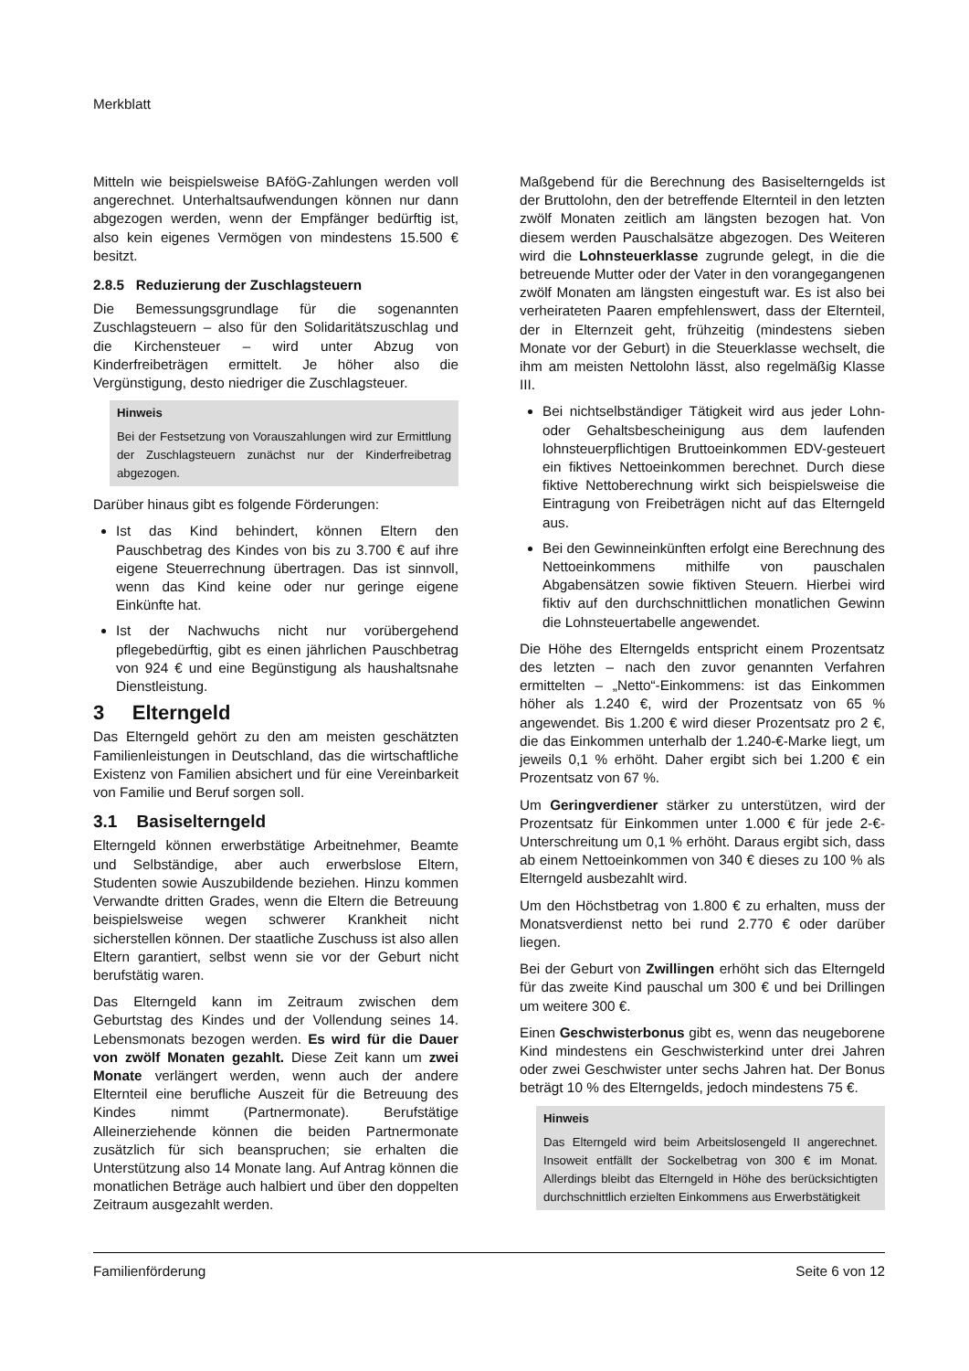Merkblatt
Mitteln wie beispielsweise BAföG-Zahlungen werden voll angerechnet. Unterhaltsaufwendungen können nur dann abgezogen werden, wenn der Empfänger bedürftig ist, also kein eigenes Vermögen von mindestens 15.500 € besitzt.
2.8.5 Reduzierung der Zuschlagsteuern
Die Bemessungsgrundlage für die sogenannten Zuschlagsteuern – also für den Solidaritätszuschlag und die Kirchensteuer – wird unter Abzug von Kinderfreibeträgen ermittelt. Je höher also die Vergünstigung, desto niedriger die Zuschlagsteuer.
Hinweis
Bei der Festsetzung von Vorauszahlungen wird zur Ermittlung der Zuschlagsteuern zunächst nur der Kinderfreibetrag abgezogen.
Darüber hinaus gibt es folgende Förderungen:
Ist das Kind behindert, können Eltern den Pauschbetrag des Kindes von bis zu 3.700 € auf ihre eigene Steuerrechnung übertragen. Das ist sinnvoll, wenn das Kind keine oder nur geringe eigene Einkünfte hat.
Ist der Nachwuchs nicht nur vorübergehend pflegebedürftig, gibt es einen jährlichen Pauschbetrag von 924 € und eine Begünstigung als haushaltsnahe Dienstleistung.
3 Elterngeld
Das Elterngeld gehört zu den am meisten geschätzten Familienleistungen in Deutschland, das die wirtschaftliche Existenz von Familien absichert und für eine Vereinbarkeit von Familie und Beruf sorgen soll.
3.1 Basiselterngeld
Elterngeld können erwerbstätige Arbeitnehmer, Beamte und Selbständige, aber auch erwerbslose Eltern, Studenten sowie Auszubildende beziehen. Hinzu kommen Verwandte dritten Grades, wenn die Eltern die Betreuung beispielsweise wegen schwerer Krankheit nicht sicherstellen können. Der staatliche Zuschuss ist also allen Eltern garantiert, selbst wenn sie vor der Geburt nicht berufstätig waren.
Das Elterngeld kann im Zeitraum zwischen dem Geburtstag des Kindes und der Vollendung seines 14. Lebensmonats bezogen werden. Es wird für die Dauer von zwölf Monaten gezahlt. Diese Zeit kann um zwei Monate verlängert werden, wenn auch der andere Elternteil eine berufliche Auszeit für die Betreuung des Kindes nimmt (Partnermonate). Berufstätige Alleinerziehende können die beiden Partnermonate zusätzlich für sich beanspruchen; sie erhalten die Unterstützung also 14 Monate lang. Auf Antrag können die monatlichen Beträge auch halbiert und über den doppelten Zeitraum ausgezahlt werden.
Maßgebend für die Berechnung des Basiselterngelds ist der Bruttolohn, den der betreffende Elternteil in den letzten zwölf Monaten zeitlich am längsten bezogen hat. Von diesem werden Pauschalsätze abgezogen. Des Weiteren wird die Lohnsteuerklasse zugrunde gelegt, in die die betreuende Mutter oder der Vater in den vorangegangenen zwölf Monaten am längsten eingestuft war. Es ist also bei verheirateten Paaren empfehlenswert, dass der Elternteil, der in Elternzeit geht, frühzeitig (mindestens sieben Monate vor der Geburt) in die Steuerklasse wechselt, die ihm am meisten Nettolohn lässt, also regelmäßig Klasse III.
Bei nichtselbständiger Tätigkeit wird aus jeder Lohn- oder Gehaltsbescheinigung aus dem laufenden lohnsteuerpflichtigen Bruttoeinkommen EDV-gesteuert ein fiktives Nettoeinkommen berechnet. Durch diese fiktive Nettoberechnung wirkt sich beispielsweise die Eintragung von Freibeträgen nicht auf das Elterngeld aus.
Bei den Gewinneinkünften erfolgt eine Berechnung des Nettoeinkommens mithilfe von pauschalen Abgabensätzen sowie fiktiven Steuern. Hierbei wird fiktiv auf den durchschnittlichen monatlichen Gewinn die Lohnsteuertabelle angewendet.
Die Höhe des Elterngelds entspricht einem Prozentsatz des letzten – nach den zuvor genannten Verfahren ermittelten – „Netto“-Einkommens: ist das Einkommen höher als 1.240 €, wird der Prozentsatz von 65 % angewendet. Bis 1.200 € wird dieser Prozentsatz pro 2 €, die das Einkommen unterhalb der 1.240-€-Marke liegt, um jeweils 0,1 % erhöht. Daher ergibt sich bei 1.200 € ein Prozentsatz von 67 %.
Um Geringverdiener stärker zu unterstützen, wird der Prozentsatz für Einkommen unter 1.000 € für jede 2-€-Unterschreitung um 0,1 % erhöht. Daraus ergibt sich, dass ab einem Nettoeinkommen von 340 € dieses zu 100 % als Elterngeld ausbezahlt wird.
Um den Höchstbetrag von 1.800 € zu erhalten, muss der Monatsverdienst netto bei rund 2.770 € oder darüber liegen.
Bei der Geburt von Zwillingen erhöht sich das Elterngeld für das zweite Kind pauschal um 300 € und bei Drillingen um weitere 300 €.
Einen Geschwisterbonus gibt es, wenn das neugeborene Kind mindestens ein Geschwisterkind unter drei Jahren oder zwei Geschwister unter sechs Jahren hat. Der Bonus beträgt 10 % des Elterngelds, jedoch mindestens 75 €.
Hinweis
Das Elterngeld wird beim Arbeitslosengeld II angerechnet. Insoweit entfällt der Sockelbetrag von 300 € im Monat. Allerdings bleibt das Elterngeld in Höhe des berücksichtigten durchschnittlich erzielten Einkommens aus Erwerbstätigkeit
Familienförderung Seite 6 von 12